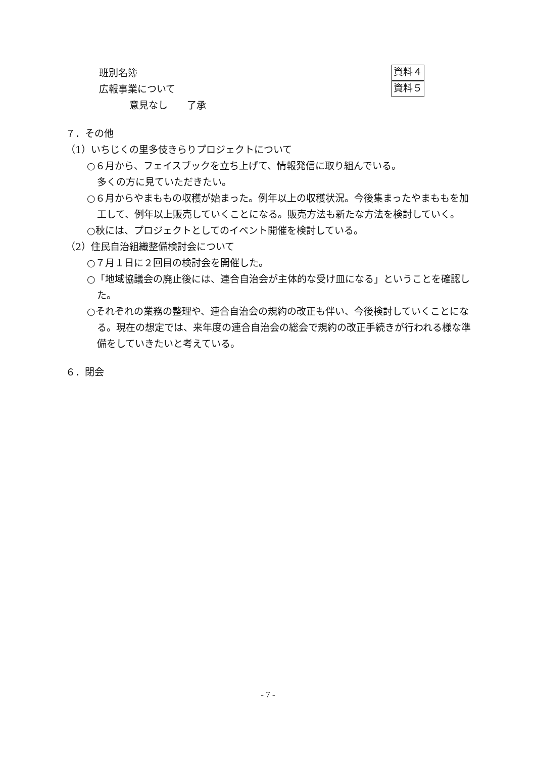班別名簿 資料４
広報事業について 資料５
意見なし　　了承
７．その他
（1）いちじくの里多伎きらりプロジェクトについて
○６月から、フェイスブックを立ち上げて、情報発信に取り組んでいる。
多くの方に見ていただきたい。
○６月からやまももの収穫が始まった。例年以上の収穫状況。今後集まったやまももを加工して、例年以上販売していくことになる。販売方法も新たな方法を検討していく。
○秋には、プロジェクトとしてのイベント開催を検討している。
（2）住民自治組織整備検討会について
○７月１日に２回目の検討会を開催した。
○「地域協議会の廃止後には、連合自治会が主体的な受け皿になる」ということを確認した。
○それぞれの業務の整理や、連合自治会の規約の改正も伴い、今後検討していくことになる。現在の想定では、来年度の連合自治会の総会で規約の改正手続きが行われる様な準備をしていきたいと考えている。
６．閉会
- 7 -